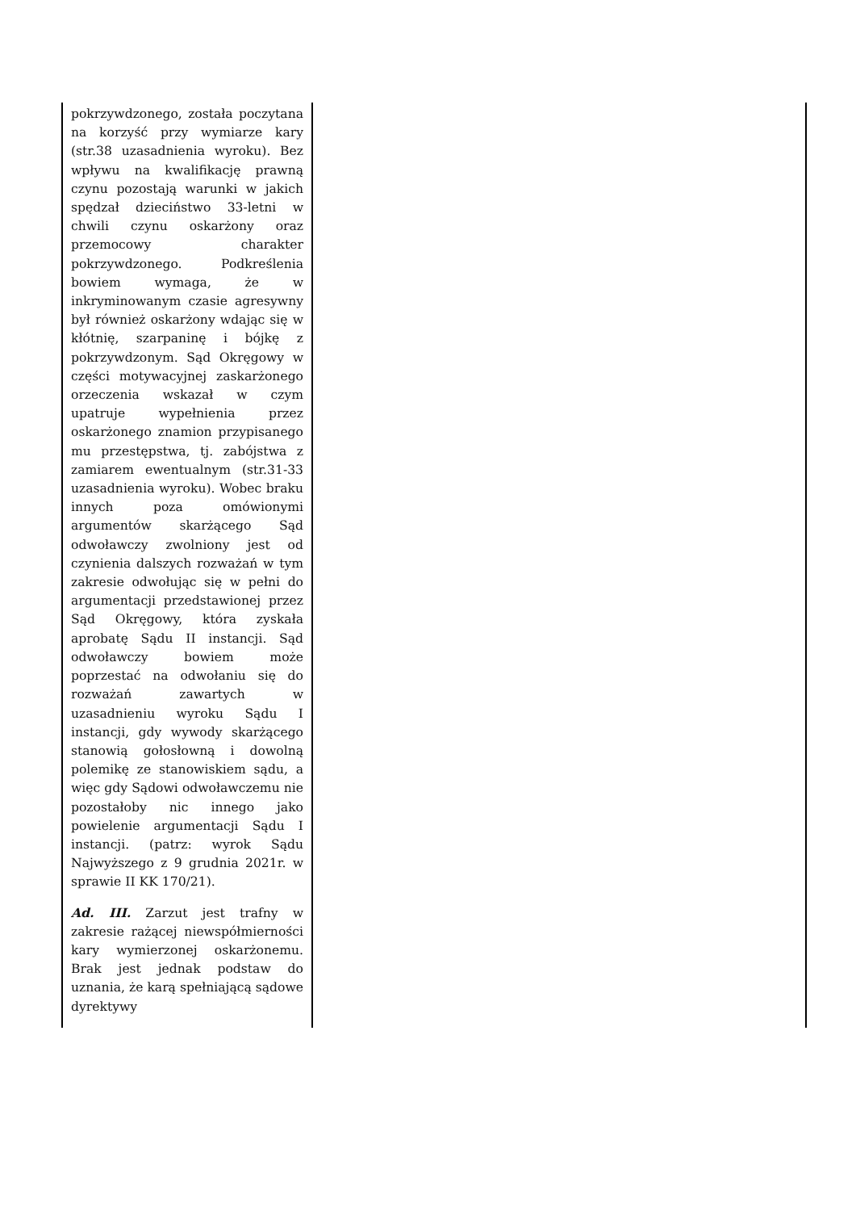| pokrzywdzonego, została poczytana na korzyść przy wymiarze kary (str.38 uzasadnienia wyroku). Bez wpływu na kwalifikację prawną czynu pozostają warunki w jakich spędzał dzieciństwo 33-letni w chwili czynu oskarżony oraz przemocowy charakter pokrzywdzonego. Podkreślenia bowiem wymaga, że w inkryminowanym czasie agresywny był również oskarżony wdając się w kłótnię, szarpaninę i bójkę z pokrzywdzonym. Sąd Okręgowy w części motywacyjnej zaskarżonego orzeczenia wskazał w czym upatruje wypełnienia przez oskarżonego znamion przypisanego mu przestępstwa, tj. zabójstwa z zamiarem ewentualnym (str.31-33 uzasadnienia wyroku). Wobec braku innych poza omówionymi argumentów skarżącego Sąd odwoławczy zwolniony jest od czynienia dalszych rozważań w tym zakresie odwołując się w pełni do argumentacji przedstawionej przez Sąd Okręgowy, która zyskała aprobatę Sądu II instancji. Sąd odwoławczy bowiem może poprzestać na odwołaniu się do rozważań zawartych w uzasadnieniu wyroku Sądu I instancji, gdy wywody skarżącego stanowią gołosłowną i dowolną polemikę ze stanowiskiem sądu, a więc gdy Sądowi odwoławczemu nie pozostałoby nic innego jako powielenie argumentacji Sądu I instancji. (patrz: wyrok Sądu Najwyższego z 9 grudnia 2021r. w sprawie II KK 170/21). Ad. III. Zarzut jest trafny w zakresie rażącej niewspółmierności kary wymierzonej oskarżonemu. Brak jest jednak podstaw do uznania, że karą spełniającą sądowe dyrektywy | |